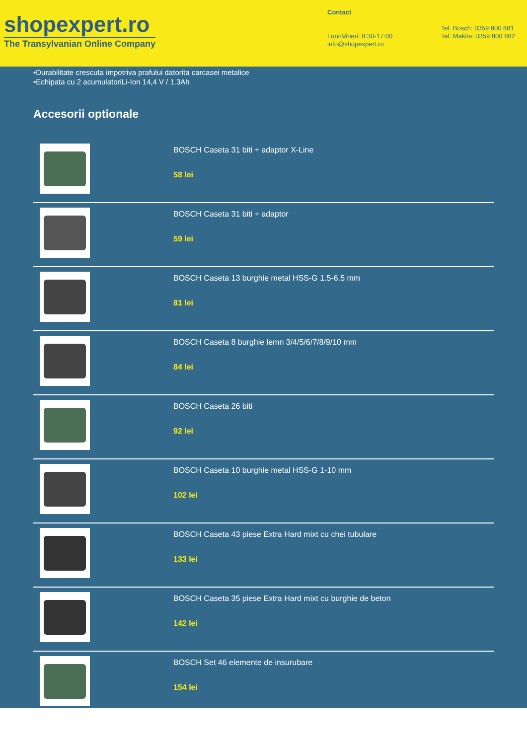shopexpert.ro
The Transylvanian Online Company
Contact
Luni-Vineri: 8:30-17:00
info@shopexpert.ro
Tel. Bosch: 0359 800 881
Tel. Makita: 0359 800 882
•Durabilitate crescuta impotriva prafului datorita carcasei metalice
•Echipata cu 2 acumulatoriLi-Ion 14,4 V / 1.3Ah
Accesorii optionale
BOSCH Caseta 31 biti + adaptor X-Line
58 lei
BOSCH Caseta 31 biti + adaptor
59 lei
BOSCH Caseta 13 burghie metal HSS-G 1.5-6.5 mm
81 lei
BOSCH Caseta 8 burghie lemn 3/4/5/6/7/8/9/10 mm
84 lei
BOSCH Caseta 26 biti
92 lei
BOSCH Caseta 10 burghie metal HSS-G 1-10 mm
102 lei
BOSCH Caseta 43 piese Extra Hard mixt cu chei tubulare
133 lei
BOSCH Caseta 35 piese Extra Hard mixt cu burghie de beton
142 lei
BOSCH Set 46 elemente de insurubare
154 lei